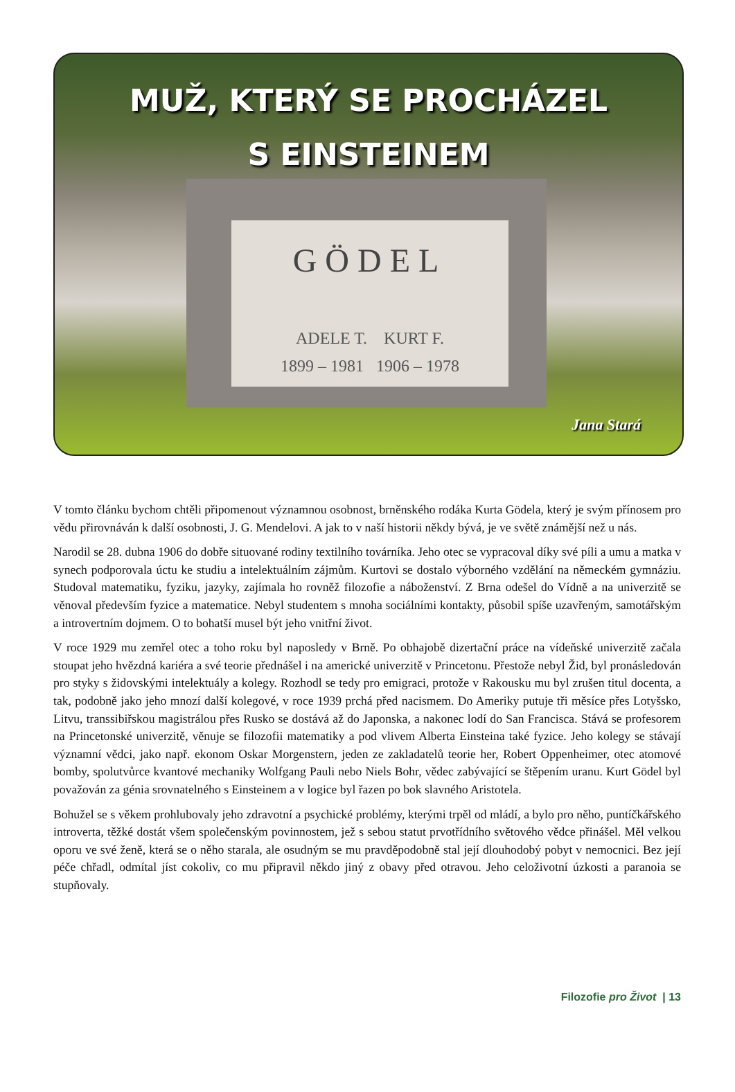MUŽ, KTERÝ SE PROCHÁZEL
S EINSTEINEM
GÖDEL
ADELE T. KURT F.
1899 – 1981 1906 – 1978
Jana Stará
V tomto článku bychom chtěli připomenout významnou osobnost, brněnského rodáka Kurta Gödela, který je svým přínosem pro vědu přirovnáván k další osobnosti, J. G. Mendelovi. A jak to v naší historii někdy bývá, je ve světě známější než u nás.
Narodil se 28. dubna 1906 do dobře situované rodiny textilního továrníka. Jeho otec se vypracoval díky své píli a umu a matka v synech podporovala úctu ke studiu a intelektuálním zájmům. Kurtovi se dostalo výborného vzdělání na německém gymnáziu. Studoval matematiku, fyziku, jazyky, zajímala ho rovněž filozofie a náboženství. Z Brna odešel do Vídně a na univerzitě se věnoval především fyzice a matematice. Nebyl studentem s mnoha sociálními kontakty, působil spíše uzavřeným, samotářským a introvertním dojmem. O to bohatší musel být jeho vnitřní život.
V roce 1929 mu zemřel otec a toho roku byl naposledy v Brně. Po obhajobě dizertační práce na vídeňské univerzitě začala stoupat jeho hvězdná kariéra a své teorie přednášel i na americké univerzitě v Princetonu. Přestože nebyl Žid, byl pronásledován pro styky s židovskými intelektuály a kolegy. Rozhodl se tedy pro emigraci, protože v Rakousku mu byl zrušen titul docenta, a tak, podobně jako jeho mnozí další kolegové, v roce 1939 prchá před nacismem. Do Ameriky putuje tři měsíce přes Lotyšsko, Litvu, transsibiřskou magistrálou přes Rusko se dostává až do Japonska, a nakonec lodí do San Francisca. Stává se profesorem na Princetonské univerzitě, věnuje se filozofii matematiky a pod vlivem Alberta Einsteina také fyzice. Jeho kolegy se stávají významní vědci, jako např. ekonom Oskar Morgenstern, jeden ze zakladatelů teorie her, Robert Oppenheimer, otec atomové bomby, spolutvůrce kvantové mechaniky Wolfgang Pauli nebo Niels Bohr, vědec zabývající se štěpením uranu. Kurt Gödel byl považován za génia srovnatelného s Einsteinem a v logice byl řazen po bok slavného Aristotela.
Bohužel se s věkem prohlubovaly jeho zdravotní a psychické problémy, kterými trpěl od mládí, a bylo pro něho, puntíčkářského introverta, těžké dostát všem společenským povinnostem, jež s sebou statut prvotřídního světového vědce přinášel. Měl velkou oporu ve své ženě, která se o něho starala, ale osudným se mu pravděpodobně stal její dlouhodobý pobyt v nemocnici. Bez její péče chřadl, odmítal jíst cokoliv, co mu připravil někdo jiný z obavy před otravou. Jeho celoživotní úzkosti a paranoia se stupňovaly.
Filozofie pro Život | 13